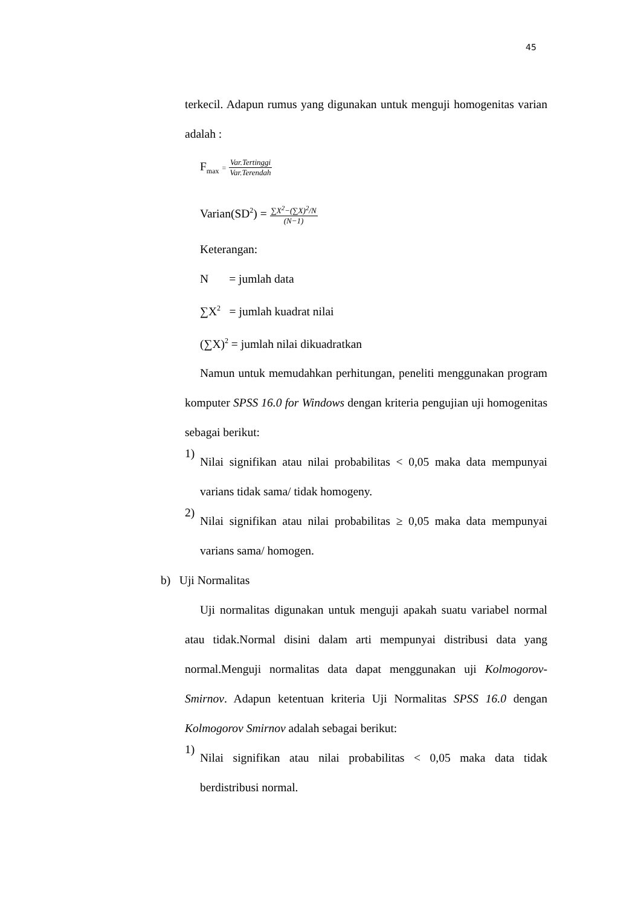45
terkecil. Adapun rumus yang digunakan untuk menguji homogenitas varian adalah :
F<sub>max</sub> = Var.Tertinggi Var.Terendah
Varian(SD<sup>2</sup>) = ∑X<sup>2</sup>−(∑X)<sup>2</sup>/N (N−1)
Keterangan:
N = jumlah data
∑X<sup>2</sup> = jumlah kuadrat nilai
(∑X)<sup>2</sup> = jumlah nilai dikuadratkan
Namun untuk memudahkan perhitungan, peneliti menggunakan program komputer SPSS 16.0 for Windows dengan kriteria pengujian uji homogenitas sebagai berikut:
1)
Nilai signifikan atau nilai probabilitas < 0,05 maka data mempunyai varians tidak sama/ tidak homogeny.
2)
Nilai signifikan atau nilai probabilitas ≥ 0,05 maka data mempunyai varians sama/ homogen.
b) Uji Normalitas
Uji normalitas digunakan untuk menguji apakah suatu variabel normal atau tidak.Normal disini dalam arti mempunyai distribusi data yang normal.Menguji normalitas data dapat menggunakan uji Kolmogorov-Smirnov. Adapun ketentuan kriteria Uji Normalitas SPSS 16.0 dengan Kolmogorov Smirnov adalah sebagai berikut:
1)
Nilai signifikan atau nilai probabilitas < 0,05 maka data tidak berdistribusi normal.